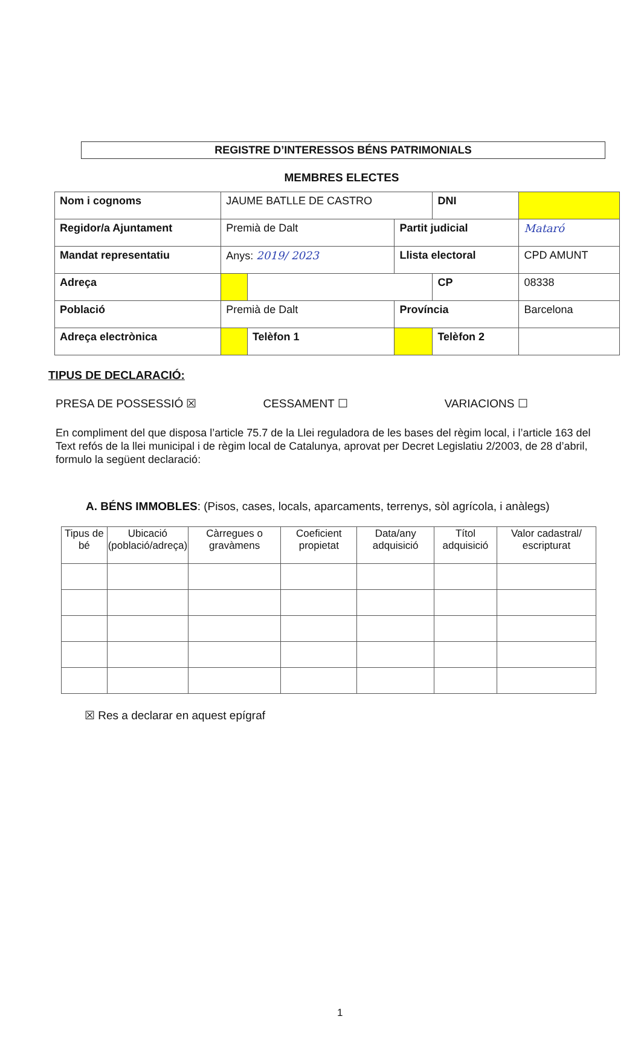REGISTRE D’INTERESSOS BÉNS PATRIMONIALS
MEMBRES ELECTES
| Nom i cognoms | JAUME BATLLE DE CASTRO | | | DNI | | |
| Regidor/a Ajuntament | Premià de Dalt | | Partit judicial | | Mataró | |
| Mandat representatiu | Anys: 2019/ 2023 | | Llista electoral | | CPD AMUNT | |
| Adreça | | | | CP | 08338 | |
| Població | Premià de Dalt | | Província | | Barcelona | |
| Adreça electrònica | | Telèfon 1 | | Telèfon 2 | | |
TIPUS DE DECLARACIÓ:
PRESA DE POSSESSIÓ ☒ CESSAMENT ☐ VARIACIONS ☐
En compliment del que disposa l’article 75.7 de la Llei reguladora de les bases del règim local, i l’article 163 del Text refós de la llei municipal i de règim local de Catalunya, aprovat per Decret Legislatiu 2/2003, de 28 d’abril, formulo la següent declaració:
A. BÉNS IMMOBLES: (Pisos, cases, locals, aparcaments, terrenys, sòl agrícola, i anàlegs)
| Tipus de bé | Ubicació (població/adreça) | Càrregues o gravàmens | Coeficient propietat | Data/any adquisició | Títol adquisició | Valor cadastral/ escripturat |
| --- | --- | --- | --- | --- | --- | --- |
☒ Res a declarar en aquest epígraf
1